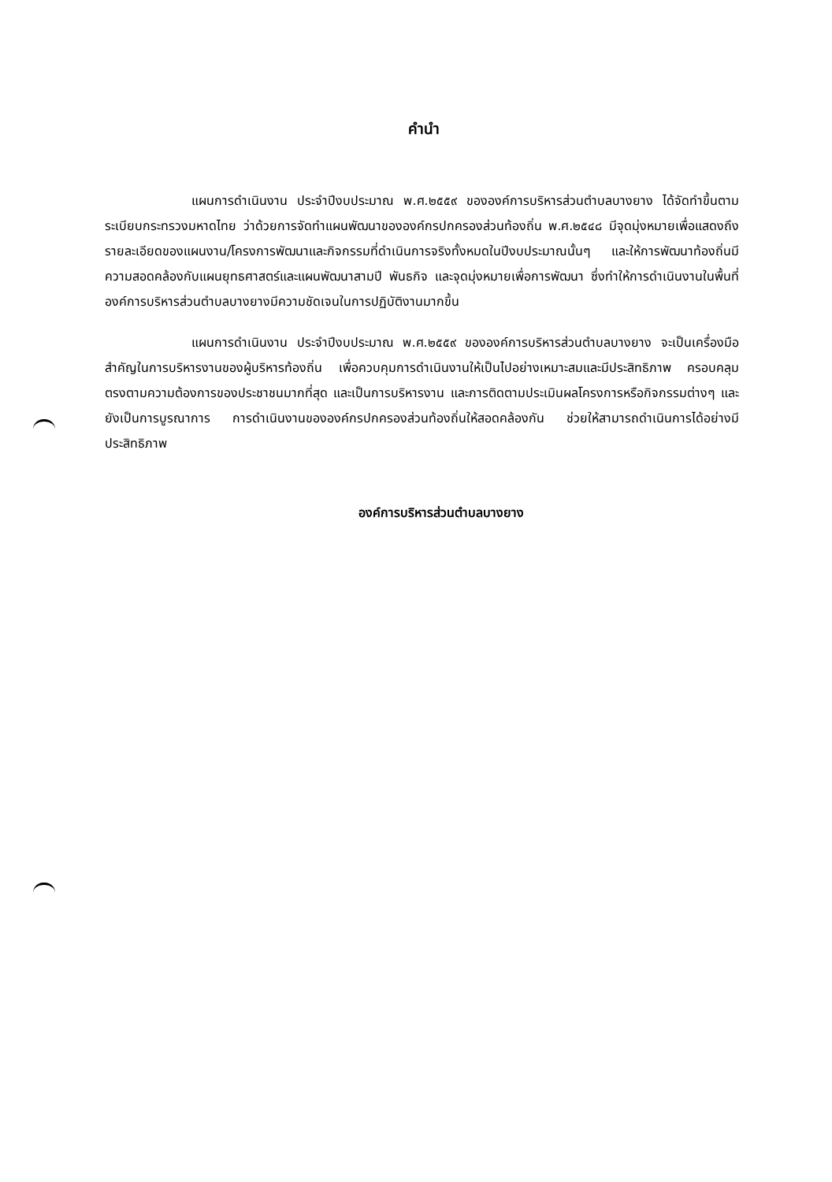คำนำ
แผนการดำเนินงาน ประจำปีงบประมาณ พ.ศ.๒๕๕๙ ขององค์การบริหารส่วนตำบลบางยาง ได้จัดทำขึ้นตามระเบียบกระทรวงมหาดไทย ว่าด้วยการจัดทำแผนพัฒนาขององค์กรปกครองส่วนท้องถิ่น พ.ศ.๒๕๔๘ มีจุดมุ่งหมายเพื่อแสดงถึงรายละเอียดของแผนงาน/โครงการพัฒนาและกิจกรรมที่ดำเนินการจริงทั้งหมดในปีงบประมาณนั้นๆ และให้การพัฒนาท้องถิ่นมีความสอดคล้องกับแผนยุทธศาสตร์และแผนพัฒนาสามปี พันธกิจ และจุดมุ่งหมายเพื่อการพัฒนา ซึ่งทำให้การดำเนินงานในพื้นที่องค์การบริหารส่วนตำบลบางยางมีความชัดเจนในการปฏิบัติงานมากขึ้น
แผนการดำเนินงาน ประจำปีงบประมาณ พ.ศ.๒๕๕๙ ขององค์การบริหารส่วนตำบลบางยาง จะเป็นเครื่องมือสำคัญในการบริหารงานของผู้บริหารท้องถิ่น เพื่อควบคุมการดำเนินงานให้เป็นไปอย่างเหมาะสมและมีประสิทธิภาพ ครอบคลุม ตรงตามความต้องการของประชาชนมากที่สุด และเป็นการบริหารงาน และการติดตามประเมินผลโครงการหรือกิจกรรมต่างๆ และยังเป็นการบูรณาการ การดำเนินงานขององค์กรปกครองส่วนท้องถิ่นให้สอดคล้องกัน ช่วยให้สามารถดำเนินการได้อย่างมีประสิทธิภาพ
องค์การบริหารส่วนตำบลบางยาง